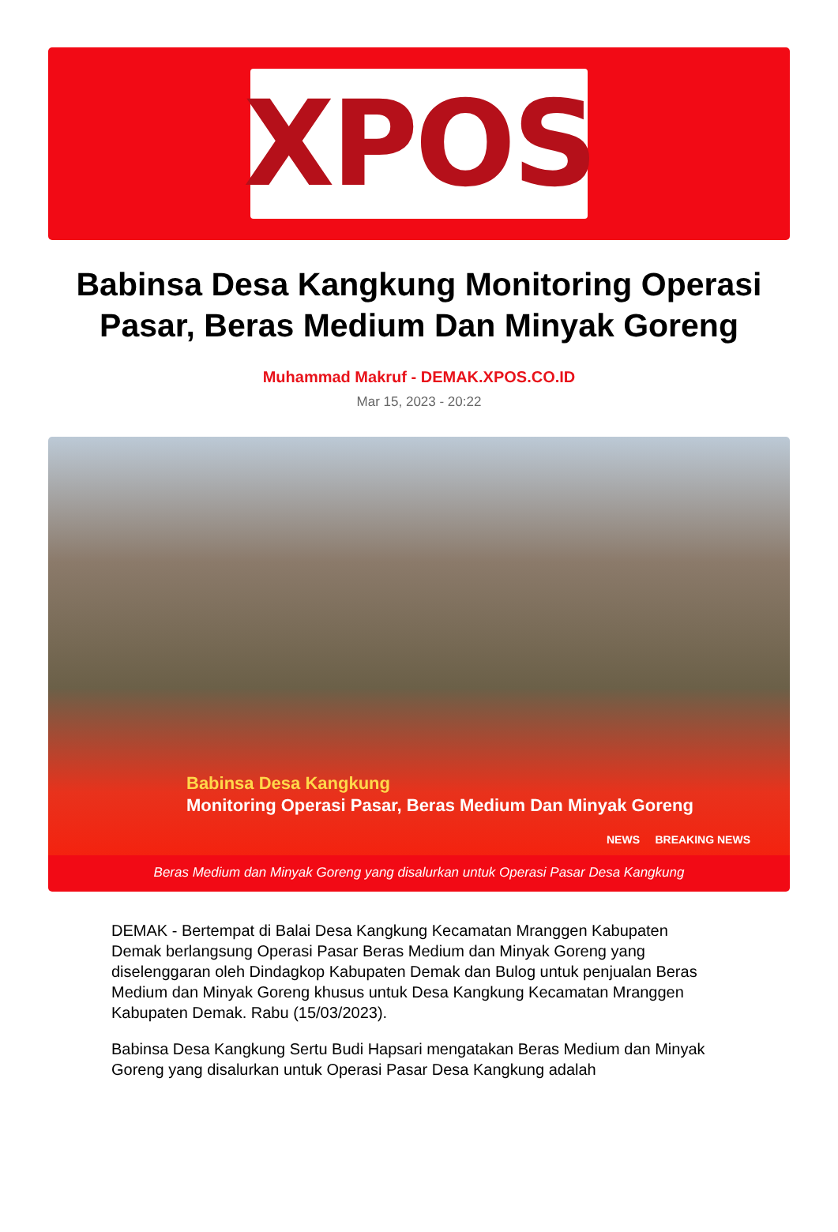XPOS
Babinsa Desa Kangkung Monitoring Operasi Pasar, Beras Medium Dan Minyak Goreng
Muhammad Makruf - DEMAK.XPOS.CO.ID
Mar 15, 2023 - 20:22
Babinsa Desa Kangkung
Monitoring Operasi Pasar, Beras Medium Dan Minyak Goreng
NEWS BREAKING NEWS
Beras Medium dan Minyak Goreng yang disalurkan untuk Operasi Pasar Desa Kangkung
DEMAK - Bertempat di Balai Desa Kangkung Kecamatan Mranggen Kabupaten Demak berlangsung Operasi Pasar Beras Medium dan Minyak Goreng yang diselenggaran oleh Dindagkop Kabupaten Demak dan Bulog untuk penjualan Beras Medium dan Minyak Goreng khusus untuk Desa Kangkung Kecamatan Mranggen Kabupaten Demak. Rabu (15/03/2023).
Babinsa Desa Kangkung Sertu Budi Hapsari mengatakan Beras Medium dan Minyak Goreng yang disalurkan untuk Operasi Pasar Desa Kangkung adalah